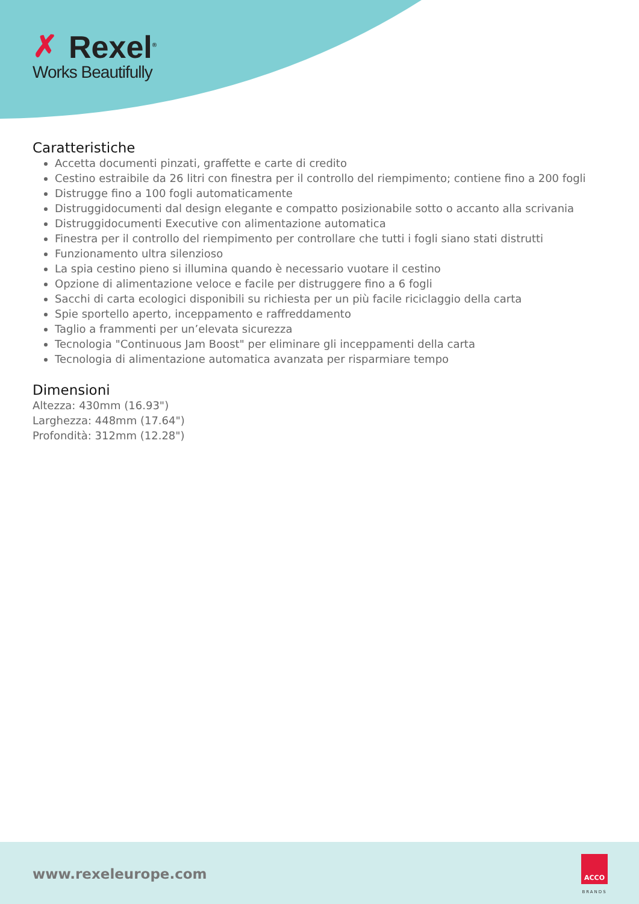✗ Rexel<sup>®</sup>
Works Beautifully
Caratteristiche
Accetta documenti pinzati, graffette e carte di credito
Cestino estraibile da 26 litri con finestra per il controllo del riempimento; contiene fino a 200 fogli
Distrugge fino a 100 fogli automaticamente
Distruggidocumenti dal design elegante e compatto posizionabile sotto o accanto alla scrivania
Distruggidocumenti Executive con alimentazione automatica
Finestra per il controllo del riempimento per controllare che tutti i fogli siano stati distrutti
Funzionamento ultra silenzioso
La spia cestino pieno si illumina quando è necessario vuotare il cestino
Opzione di alimentazione veloce e facile per distruggere fino a 6 fogli
Sacchi di carta ecologici disponibili su richiesta per un più facile riciclaggio della carta
Spie sportello aperto, inceppamento e raffreddamento
Taglio a frammenti per un’elevata sicurezza
Tecnologia "Continuous Jam Boost" per eliminare gli inceppamenti della carta
Tecnologia di alimentazione automatica avanzata per risparmiare tempo
Dimensioni
Altezza: 430mm (16.93")
Larghezza: 448mm (17.64")
Profondità: 312mm (12.28")
www.rexeleurope.com
ACCO
BRANDS